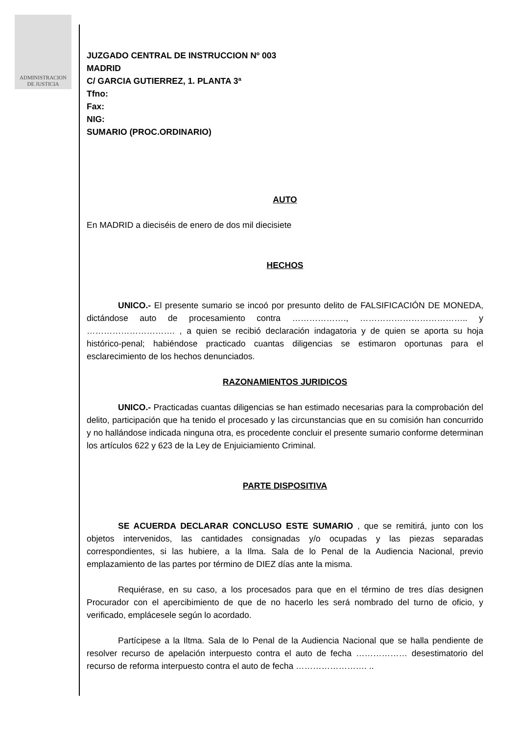ADMINISTRACION
DE JUSTICIA
JUZGADO CENTRAL DE INSTRUCCION Nº 003
MADRID
C/ GARCIA GUTIERREZ, 1. PLANTA 3ª
Tfno:
Fax:
NIG:
SUMARIO (PROC.ORDINARIO)
AUTO
En MADRID a dieciséis de enero de dos mil diecisiete
HECHOS
UNICO.- El presente sumario se incoó por presunto delito de FALSIFICACIÓN DE MONEDA, dictándose auto de procesamiento contra ………………., ……………………………….. y …………………………. , a quien se recibió declaración indagatoria y de quien se aporta su hoja histórico-penal; habiéndose practicado cuantas diligencias se estimaron oportunas para el esclarecimiento de los hechos denunciados.
RAZONAMIENTOS JURIDICOS
UNICO.- Practicadas cuantas diligencias se han estimado necesarias para la comprobación del delito, participación que ha tenido el procesado y las circunstancias que en su comisión han concurrido y no hallándose indicada ninguna otra, es procedente concluir el presente sumario conforme determinan los artículos 622 y 623 de la Ley de Enjuiciamiento Criminal.
PARTE DISPOSITIVA
SE ACUERDA DECLARAR CONCLUSO ESTE SUMARIO , que se remitirá, junto con los objetos intervenidos, las cantidades consignadas y/o ocupadas y las piezas separadas correspondientes, si las hubiere, a la Ilma. Sala de lo Penal de la Audiencia Nacional, previo emplazamiento de las partes por término de DIEZ días ante la misma.
Requiérase, en su caso, a los procesados para que en el término de tres días designen Procurador con el apercibimiento de que de no hacerlo les será nombrado del turno de oficio, y verificado, emplácesele según lo acordado.
Partícipese a la Iltma. Sala de lo Penal de la Audiencia Nacional que se halla pendiente de resolver recurso de apelación interpuesto contra el auto de fecha ……………… desestimatorio del recurso de reforma interpuesto contra el auto de fecha ……………………. ..